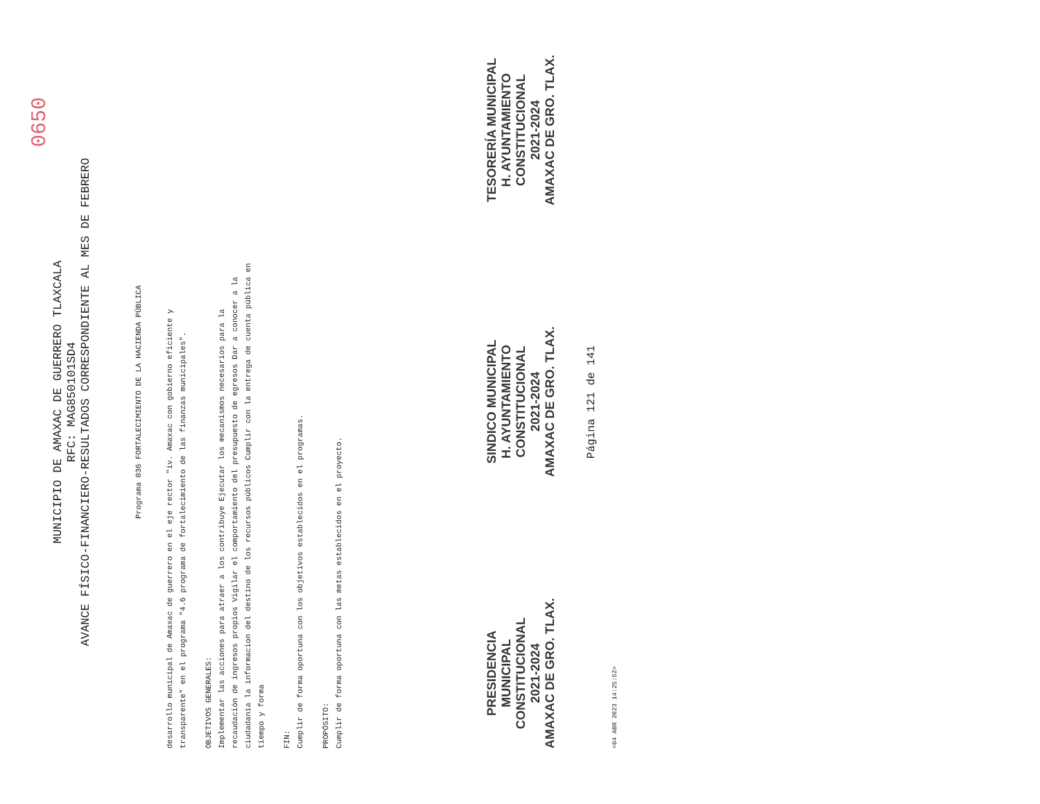0650
MUNICIPIO DE AMAXAC DE GUERRERO TLAXCALA
RFC: MAG850101SD4
AVANCE FÍSICO-FINANCIERO-RESULTADOS CORRESPONDIENTE AL MES DE FEBRERO
Programa 036 FORTALECIMIENTO DE LA HACIENDA PÚBLICA
desarrollo municipal de Amaxac de guerrero en el eje rector "iv. Amaxac con gobierno eficiente y transparente" en el programa "4.6 programa de fortalecimiento de las finanzas municipales".
OBJETIVOS GENERALES:
Implementar las acciones para atraer a los contribuye Ejecutar los mecanismos necesarios para la recaudación de ingresos propios Vigilar el comportamiento del presupuesto de egresos Dar a conocer a la ciudadania la informacion del destino de los recursos públicos Cumplir con la entrega de cuenta pública en tiempo y forma
FIN:
Cumplir de forma oportuna con los objetivos establecidos en el programas.
PROPÓSITO:
Cumplir de forma oportuna con las metas establecidos en el proyecto.
PRESIDENCIA
MUNICIPAL
CONSTITUCIONAL
2021-2024
AMAXAC DE GRO. TLAX.
SINDICO MUNICIPAL
H. AYUNTAMIENTO
CONSTITUCIONAL
2021-2024
AMAXAC DE GRO. TLAX.
TESORERÍA MUNICIPAL
H. AYUNTAMIENTO
CONSTITUCIONAL
2021-2024
AMAXAC DE GRO. TLAX.
Página 121 de 141
<04 ABR 2023 14:25:52>